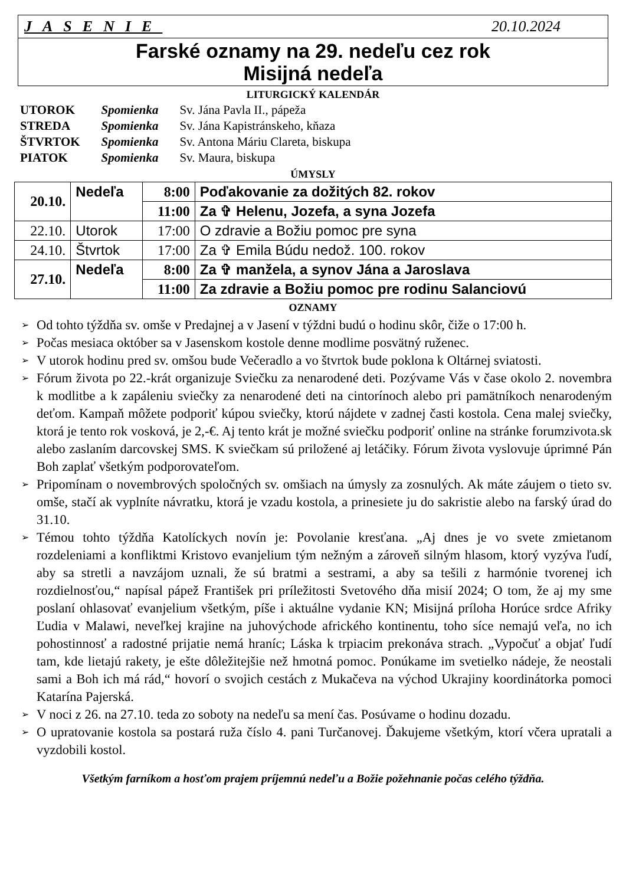JASENIE 20.10.2024
Farské oznamy na 29. nedeľu cez rok
Misijná nedeľa
LITURGICKÝ KALENDÁR
| UTOROK | Spomienka | Sv. Jána Pavla II., pápeža |
| STREDA | Spomienka | Sv. Jána Kapistránskeho, kňaza |
| ŠTVRTOK | Spomienka | Sv. Antona Máriu Clareta, biskupa |
| PIATOK | Spomienka | Sv. Maura, biskupa |
ÚMYSLY
| 20.10. | Nedeľa | 8:00 | Poďakovanie za dožitých 82. rokov |
| | | 11:00 | Za ✞ Helenu, Jozefa, a syna Jozefa |
| 22.10. | Utorok | 17:00 | O zdravie a Božiu pomoc pre syna |
| 24.10. | Štvrtok | 17:00 | Za ✞ Emila Búdu nedož. 100. rokov |
| 27.10. | Nedeľa | 8:00 | Za ✞ manžela, a synov Jána a Jaroslava |
| | | 11:00 | Za zdravie a Božiu pomoc pre rodinu Salanciovú |
OZNAMY
➢ Od tohto týždňa sv. omše v Predajnej a v Jasení v týždni budú o hodinu skôr, čiže o 17:00 h.
➢ Počas mesiaca október sa v Jasenskom kostole denne modlime posvätný ruženec.
➢ V utorok hodinu pred sv. omšou bude Večeradlo a vo štvrtok bude poklona k Oltárnej sviatosti.
➢ Fórum života po 22.-krát organizuje Sviečku za nenarodené deti. Pozývame Vás v čase okolo 2. novembra k modlitbe a k zapáleniu sviečky za nenarodené deti na cintorínoch alebo pri pamätníkoch nenarodeným deťom. Kampaň môžete podporiť kúpou sviečky, ktorú nájdete v zadnej časti kostola. Cena malej sviečky, ktorá je tento rok vosková, je 2,-€. Aj tento krát je možné sviečku podporiť online na stránke forumzivota.sk alebo zaslaním darcovskej SMS. K sviečkam sú priložené aj letáčiky. Fórum života vyslovuje úprimné Pán Boh zaplať všetkým podporovateľom.
➢ Pripomínam o novembrových spoločných sv. omšiach na úmysly za zosnulých. Ak máte záujem o tieto sv. omše, stačí ak vyplníte návratku, ktorá je vzadu kostola, a prinesiete ju do sakristie alebo na farský úrad do 31.10.
➢ Témou tohto týždňa Katolíckych novín je: Povolanie kresťana. „Aj dnes je vo svete zmietanom rozdeleniami a konfliktmi Kristovo evanjelium tým nežným a zároveň silným hlasom, ktorý vyzýva ľudí, aby sa stretli a navzájom uznali, že sú bratmi a sestrami, a aby sa tešili z harmónie tvorenej ich rozdielnosťou,“ napísal pápež František pri príležitosti Svetového dňa misií 2024; O tom, že aj my sme poslaní ohlasovať evanjelium všetkým, píše i aktuálne vydanie KN; Misijná príloha Horúce srdce Afriky Ľudia v Malawi, neveľkej krajine na juhovýchode afrického kontinentu, toho síce nemajú veľa, no ich pohostinnosť a radostné prijatie nemá hraníc; Láska k trpiacim prekonáva strach. „Vypočuť a objať ľudí tam, kde lietajú rakety, je ešte dôležitejšie než hmotná pomoc. Ponúkame im svetielko nádeje, že neostali sami a Boh ich má rád,“ hovorí o svojich cestách z Mukačeva na východ Ukrajiny koordinátorka pomoci Katarína Pajerská.
➢ V noci z 26. na 27.10. teda zo soboty na nedeľu sa mení čas. Posúvame o hodinu dozadu.
➢ O upratovanie kostola sa postará ruža číslo 4. pani Turčanovej. Ďakujeme všetkým, ktorí včera upratali a vyzdobili kostol.
Všetkým farníkom a hosťom prajem príjemnú nedeľu a Božie požehnanie počas celého týždňa.